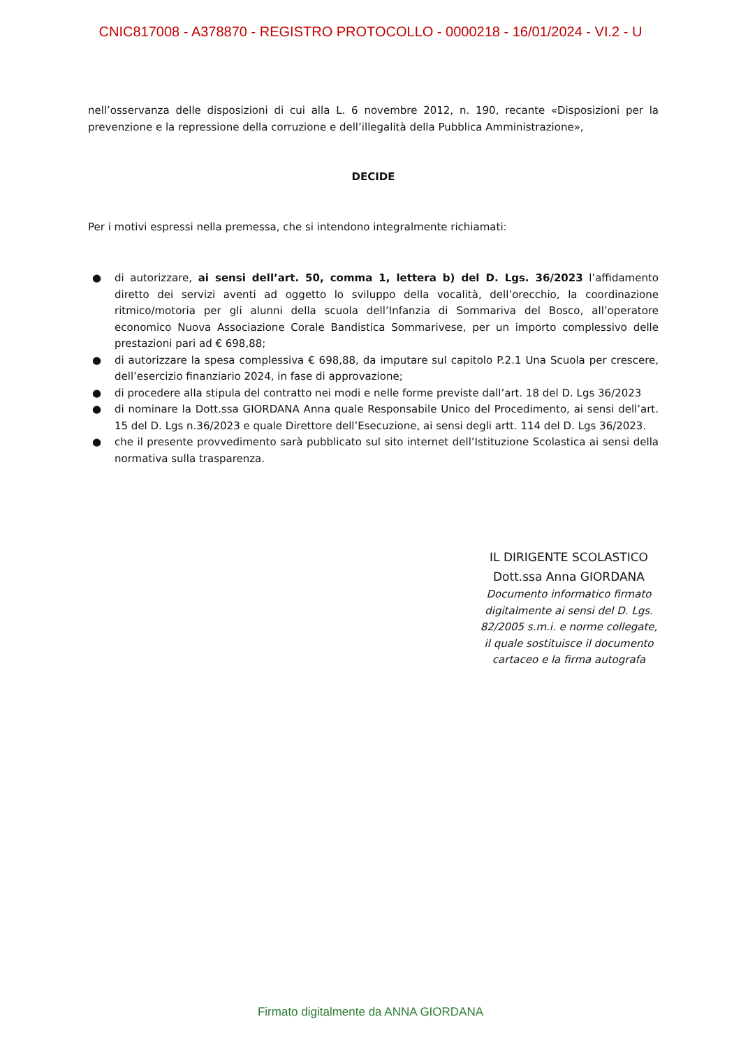CNIC817008 - A378870 - REGISTRO PROTOCOLLO - 0000218 - 16/01/2024 - VI.2 - U
nell’osservanza delle disposizioni di cui alla L. 6 novembre 2012, n. 190, recante «Disposizioni per la prevenzione e la repressione della corruzione e dell’illegalità della Pubblica Amministrazione»,
DECIDE
Per i motivi espressi nella premessa, che si intendono integralmente richiamati:
● di autorizzare, ai sensi dell’art. 50, comma 1, lettera b) del D. Lgs. 36/2023 l’affidamento diretto dei servizi aventi ad oggetto lo sviluppo della vocalità, dell’orecchio, la coordinazione ritmico/motoria per gli alunni della scuola dell’Infanzia di Sommariva del Bosco, all’operatore economico Nuova Associazione Corale Bandistica Sommarivese, per un importo complessivo delle prestazioni pari ad € 698,88;
● di autorizzare la spesa complessiva € 698,88, da imputare sul capitolo P.2.1 Una Scuola per crescere, dell’esercizio finanziario 2024, in fase di approvazione;
● di procedere alla stipula del contratto nei modi e nelle forme previste dall’art. 18 del D. Lgs 36/2023
● di nominare la Dott.ssa GIORDANA Anna quale Responsabile Unico del Procedimento, ai sensi dell’art. 15 del D. Lgs n.36/2023 e quale Direttore dell’Esecuzione, ai sensi degli artt. 114 del D. Lgs 36/2023.
● che il presente provvedimento sarà pubblicato sul sito internet dell’Istituzione Scolastica ai sensi della normativa sulla trasparenza.
IL DIRIGENTE SCOLASTICO
Dott.ssa Anna GIORDANA
Documento informatico firmato digitalmente ai sensi del D. Lgs. 82/2005 s.m.i. e norme collegate, il quale sostituisce il documento cartaceo e la firma autografa
Firmato digitalmente da ANNA GIORDANA